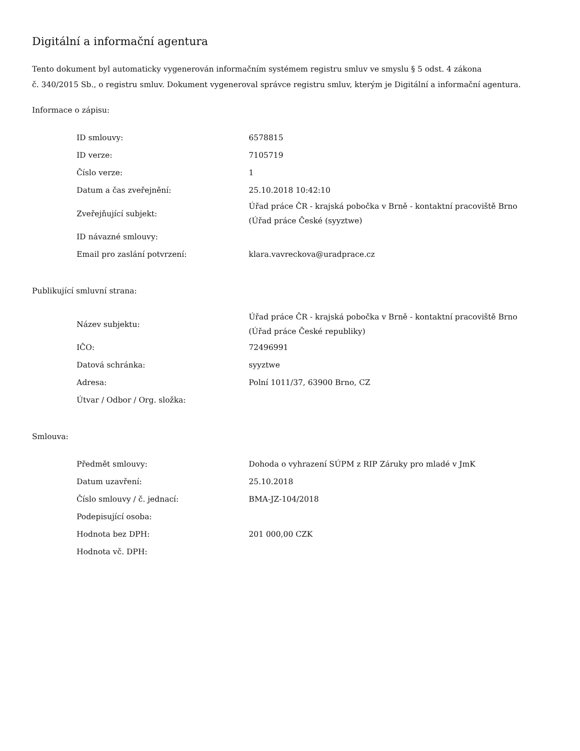Digitální a informační agentura
Tento dokument byl automaticky vygenerován informačním systémem registru smluv ve smyslu § 5 odst. 4 zákona
č. 340/2015 Sb., o registru smluv. Dokument vygeneroval správce registru smluv, kterým je Digitální a informační agentura.
Informace o zápisu:
| ID smlouvy: | 6578815 |
| ID verze: | 7105719 |
| Číslo verze: | 1 |
| Datum a čas zveřejnění: | 25.10.2018 10:42:10 |
| Zveřejňující subjekt: | Úřad práce ČR - krajská pobočka v Brně - kontaktní pracoviště Brno (Úřad práce České (syyztwe) |
| ID návazné smlouvy: | |
| Email pro zaslání potvrzení: | klara.vavreckova@uradprace.cz |
Publikující smluvní strana:
| Název subjektu: | Úřad práce ČR - krajská pobočka v Brně - kontaktní pracoviště Brno (Úřad práce České republiky) |
| IČO: | 72496991 |
| Datová schránka: | syyztwe |
| Adresa: | Polní 1011/37, 63900 Brno, CZ |
| Útvar / Odbor / Org. složka: | |
Smlouva:
| Předmět smlouvy: | Dohoda o vyhrazení SÚPM z RIP Záruky pro mladé v JmK |
| Datum uzavření: | 25.10.2018 |
| Číslo smlouvy / č. jednací: | BMA-JZ-104/2018 |
| Podepisující osoba: | |
| Hodnota bez DPH: | 201 000,00 CZK |
| Hodnota vč. DPH: | |